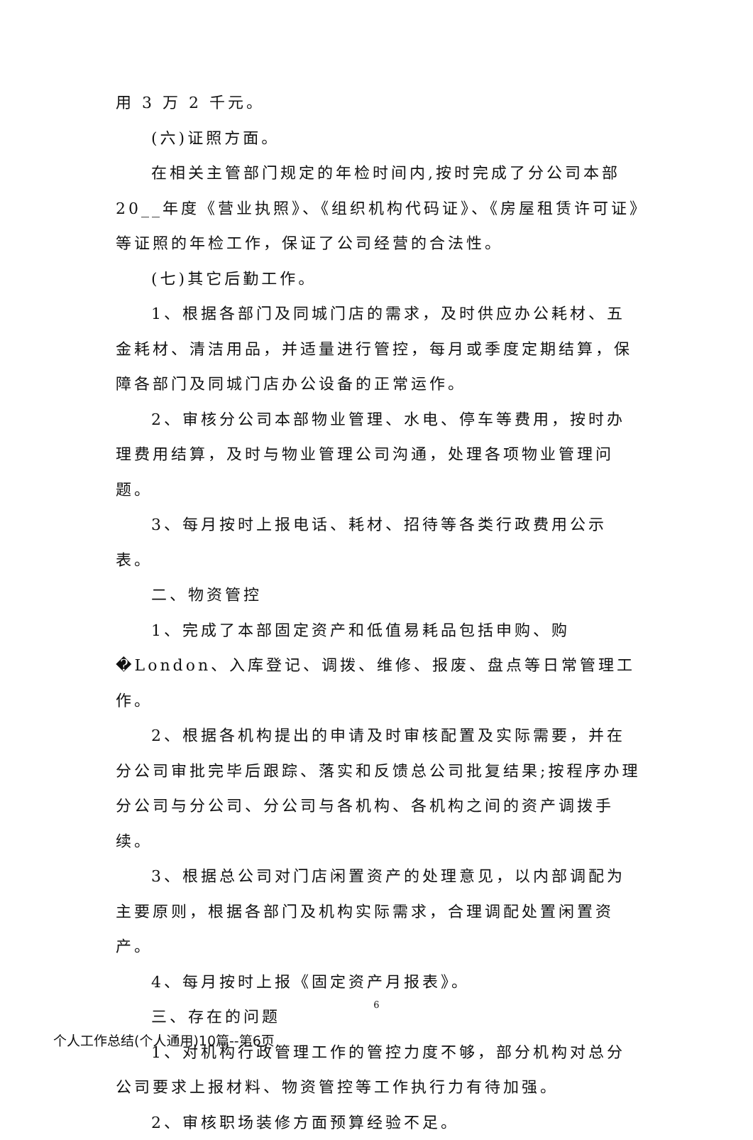用 3 万 2 千元。
(六)证照方面。
在相关主管部门规定的年检时间内,按时完成了分公司本部20__年度《营业执照》、《组织机构代码证》、《房屋租赁许可证》等证照的年检工作，保证了公司经营的合法性。
(七)其它后勤工作。
1、根据各部门及同城门店的需求，及时供应办公耗材、五金耗材、清洁用品，并适量进行管控，每月或季度定期结算，保障各部门及同城门店办公设备的正常运作。
2、审核分公司本部物业管理、水电、停车等费用，按时办理费用结算，及时与物业管理公司沟通，处理各项物业管理问题。
3、每月按时上报电话、耗材、招待等各类行政费用公示表。
二、物资管控
1、完成了本部固定资产和低值易耗品包括申购、购�London、入库登记、调拨、维修、报废、盘点等日常管理工作。
2、根据各机构提出的申请及时审核配置及实际需要，并在分公司审批完毕后跟踪、落实和反馈总公司批复结果;按程序办理分公司与分公司、分公司与各机构、各机构之间的资产调拨手续。
3、根据总公司对门店闲置资产的处理意见，以内部调配为主要原则，根据各部门及机构实际需求，合理调配处置闲置资产。
4、每月按时上报《固定资产月报表》。
三、存在的问题
1、对机构行政管理工作的管控力度不够，部分机构对总分公司要求上报材料、物资管控等工作执行力有待加强。
2、审核职场装修方面预算经验不足。
6
个人工作总结(个人通用)10篇--第6页